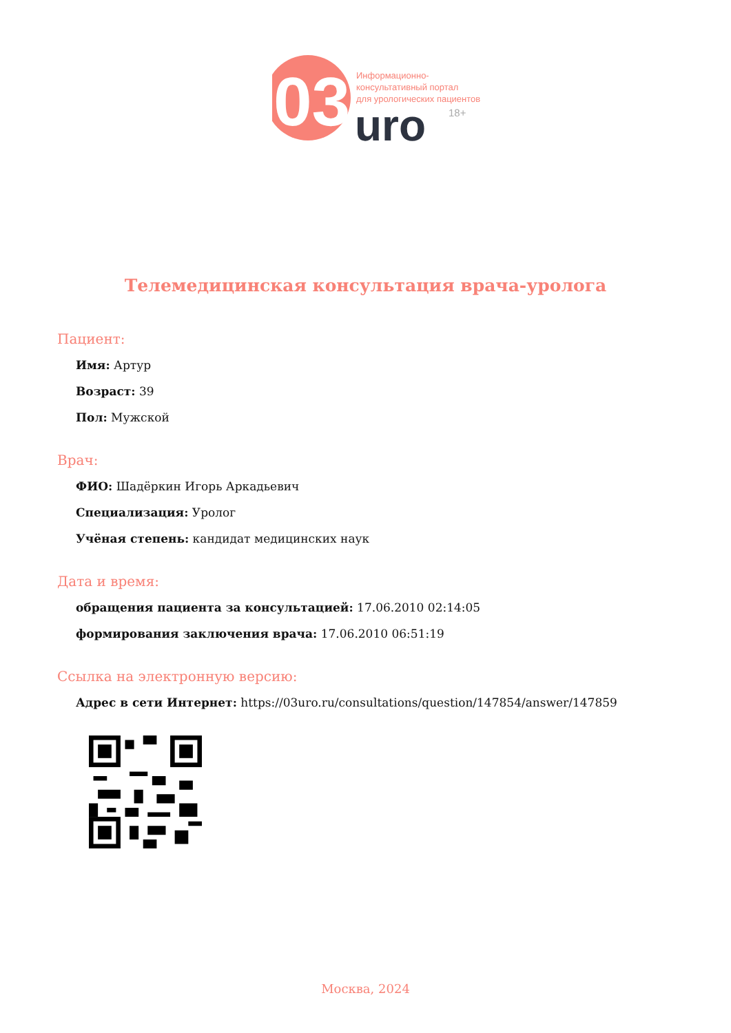03
Информационно-
консультативный портал
для урологических пациентов
uro
18+
Телемедицинская консультация врача-уролога
Пациент:
Имя: Артур
Возраст: 39
Пол: Мужской
Врач:
ФИО: Шадёркин Игорь Аркадьевич
Специализация: Уролог
Учёная степень: кандидат медицинских наук
Дата и время:
обращения пациента за консультацией: 17.06.2010 02:14:05
формирования заключения врача: 17.06.2010 06:51:19
Ссылка на электронную версию:
Адрес в сети Интернет: https://03uro.ru/consultations/question/147854/answer/147859
Москва, 2024